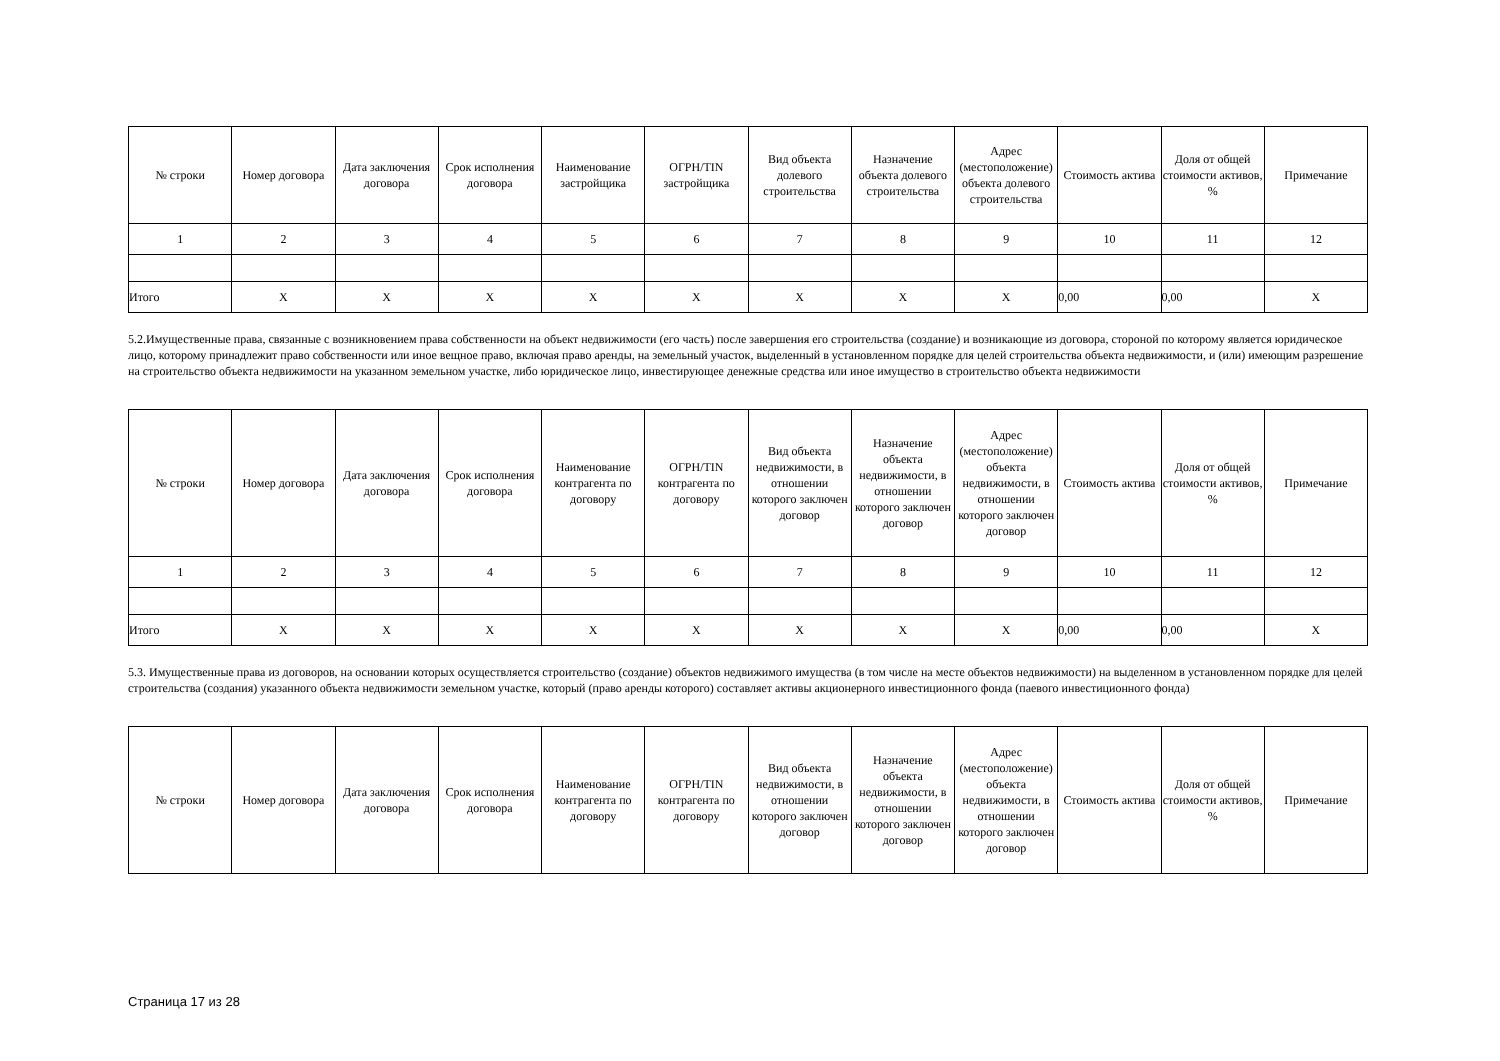| № строки | Номер договора | Дата заключения договора | Срок исполнения договора | Наименование застройщика | ОГРН/TIN застройщика | Вид объекта долевого строительства | Назначение объекта долевого строительства | Адрес (местоположение) объекта долевого строительства | Стоимость актива | Доля от общей стоимости активов, % | Примечание |
| --- | --- | --- | --- | --- | --- | --- | --- | --- | --- | --- | --- |
| 1 | 2 | 3 | 4 | 5 | 6 | 7 | 8 | 9 | 10 | 11 | 12 |
| Итого | X | X | X | X | X | X | X | X | 0,00 | 0,00 | X |
5.2.Имущественные права, связанные с возникновением права собственности на объект недвижимости (его часть) после завершения его строительства (создание) и возникающие из договора, стороной по которому является юридическое лицо, которому принадлежит право собственности или иное вещное право, включая право аренды, на земельный участок, выделенный в установленном порядке для целей строительства объекта недвижимости, и (или) имеющим разрешение на строительство объекта недвижимости на указанном земельном участке, либо юридическое лицо, инвестирующее денежные средства или иное имущество в строительство объекта недвижимости
| № строки | Номер договора | Дата заключения договора | Срок исполнения договора | Наименование контрагента по договору | ОГРН/TIN контрагента по договору | Вид объекта недвижимости, в отношении которого заключен договор | Назначение объекта недвижимости, в отношении которого заключен договор | Адрес (местоположение) объекта недвижимости, в отношении которого заключен договор | Стоимость актива | Доля от общей стоимости активов, % | Примечание |
| --- | --- | --- | --- | --- | --- | --- | --- | --- | --- | --- | --- |
| 1 | 2 | 3 | 4 | 5 | 6 | 7 | 8 | 9 | 10 | 11 | 12 |
| Итого | X | X | X | X | X | X | X | X | 0,00 | 0,00 | X |
5.3. Имущественные права из договоров, на основании которых осуществляется строительство (создание) объектов недвижимого имущества (в том числе на месте объектов недвижимости) на выделенном в установленном порядке для целей строительства (создания) указанного объекта недвижимости земельном участке, который (право аренды которого) составляет активы акционерного инвестиционного фонда (паевого инвестиционного фонда)
| № строки | Номер договора | Дата заключения договора | Срок исполнения договора | Наименование контрагента по договору | ОГРН/TIN контрагента по договору | Вид объекта недвижимости, в отношении которого заключен договор | Назначение объекта недвижимости, в отношении которого заключен договор | Адрес (местоположение) объекта недвижимости, в отношении которого заключен договор | Стоимость актива | Доля от общей стоимости активов, % | Примечание |
| --- | --- | --- | --- | --- | --- | --- | --- | --- | --- | --- | --- |
Страница 17 из 28